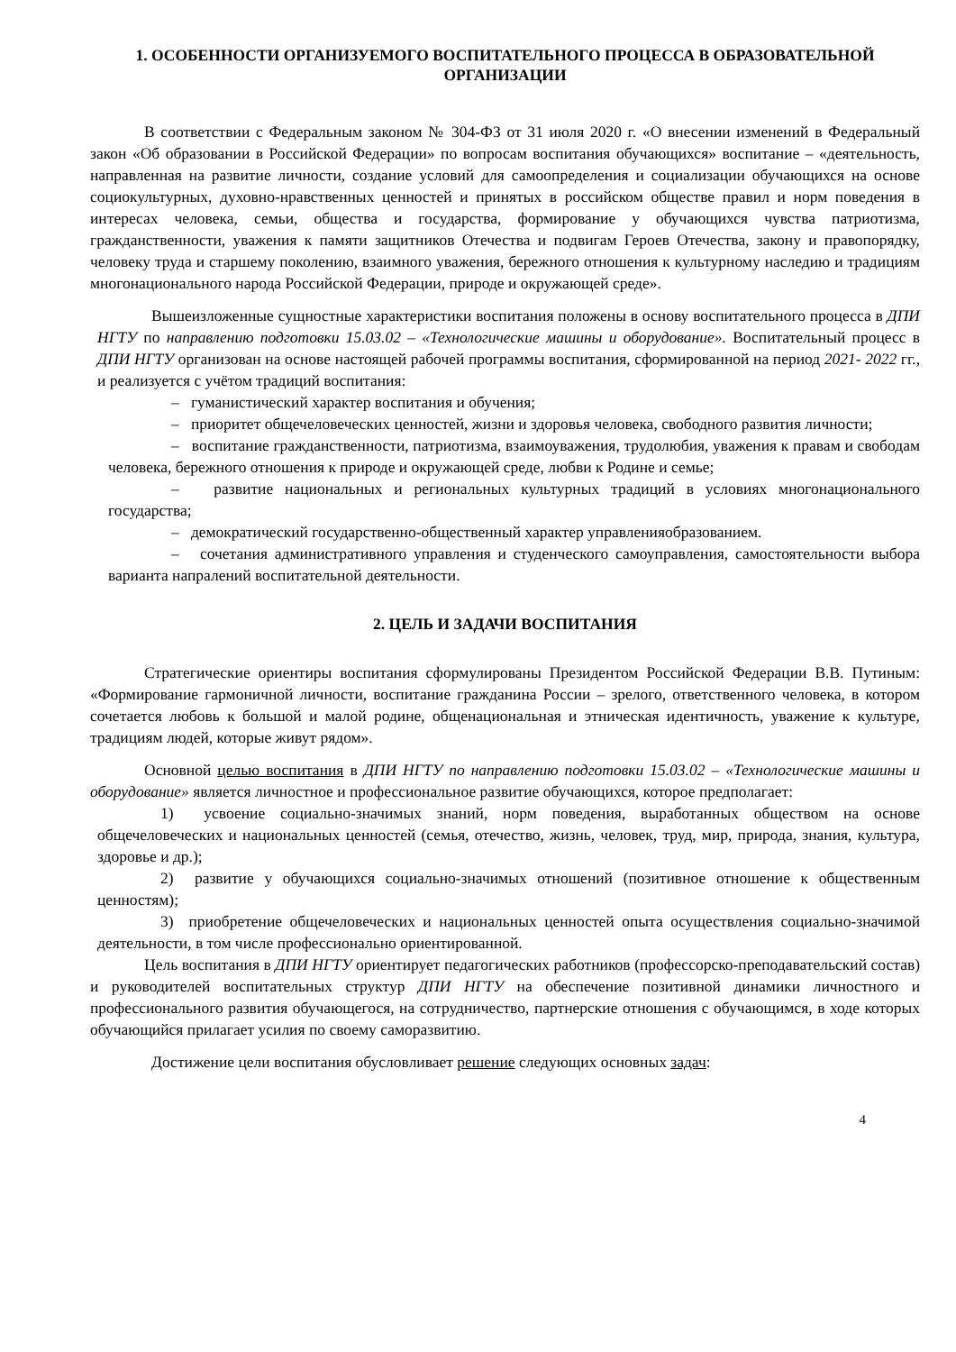1. ОСОБЕННОСТИ ОРГАНИЗУЕМОГО ВОСПИТАТЕЛЬНОГО ПРОЦЕССА В ОБРАЗОВАТЕЛЬНОЙ ОРГАНИЗАЦИИ
В соответствии с Федеральным законом № 304-ФЗ от 31 июля 2020 г. «О внесении изменений в Федеральный закон «Об образовании в Российской Федерации» по вопросам воспитания обучающихся» воспитание – «деятельность, направленная на развитие личности, создание условий для самоопределения и социализации обучающихся на основе социокультурных, духовно-нравственных ценностей и принятых в российском обществе правил и норм поведения в интересах человека, семьи, общества и государства, формирование у обучающихся чувства патриотизма, гражданственности, уважения к памяти защитников Отечества и подвигам Героев Отечества, закону и правопорядку, человеку труда и старшему поколению, взаимного уважения, бережного отношения к культурному наследию и традициям многонационального народа Российской Федерации, природе и окружающей среде».
Вышеизложенные сущностные характеристики воспитания положены в основу воспитательного процесса в ДПИ НГТУ по направлению подготовки 15.03.02 – «Технологические машины и оборудование». Воспитательный процесс в ДПИ НГТУ организован на основе настоящей рабочей программы воспитания, сформированной на период 2021- 2022 гг., и реализуется с учётом традиций воспитания:
– гуманистический характер воспитания и обучения;
– приоритет общечеловеческих ценностей, жизни и здоровья человека, свободного развития личности;
– воспитание гражданственности, патриотизма, взаимоуважения, трудолюбия, уважения к правам и свободам человека, бережного отношения к природе и окружающей среде, любви к Родине и семье;
– развитие национальных и региональных культурных традиций в условиях многонационального государства;
– демократический государственно-общественный характер управленияобразованием.
– сочетания административного управления и студенческого самоуправления, самостоятельности выбора варианта напралений воспитательной деятельности.
2. ЦЕЛЬ И ЗАДАЧИ ВОСПИТАНИЯ
Стратегические ориентиры воспитания сформулированы Президентом Российской Федерации В.В. Путиным: «Формирование гармоничной личности, воспитание гражданина России – зрелого, ответственного человека, в котором сочетается любовь к большой и малой родине, общенациональная и этническая идентичность, уважение к культуре, традициям людей, которые живут рядом».
Основной целью воспитания в ДПИ НГТУ по направлению подготовки 15.03.02 – «Технологические машины и оборудование» является личностное и профессиональное развитие обучающихся, которое предполагает:
1) усвоение социально-значимых знаний, норм поведения, выработанных обществом на основе общечеловеческих и национальных ценностей (семья, отечество, жизнь, человек, труд, мир, природа, знания, культура, здоровье и др.);
2) развитие у обучающихся социально-значимых отношений (позитивное отношение к общественным ценностям);
3) приобретение общечеловеческих и национальных ценностей опыта осуществления социально-значимой деятельности, в том числе профессионально ориентированной.
Цель воспитания в ДПИ НГТУ ориентирует педагогических работников (профессорско-преподавательский состав) и руководителей воспитательных структур ДПИ НГТУ на обеспечение позитивной динамики личностного и профессионального развития обучающегося, на сотрудничество, партнерские отношения с обучающимся, в ходе которых обучающийся прилагает усилия по своему саморазвитию.
Достижение цели воспитания обусловливает решение следующих основных задач:
4